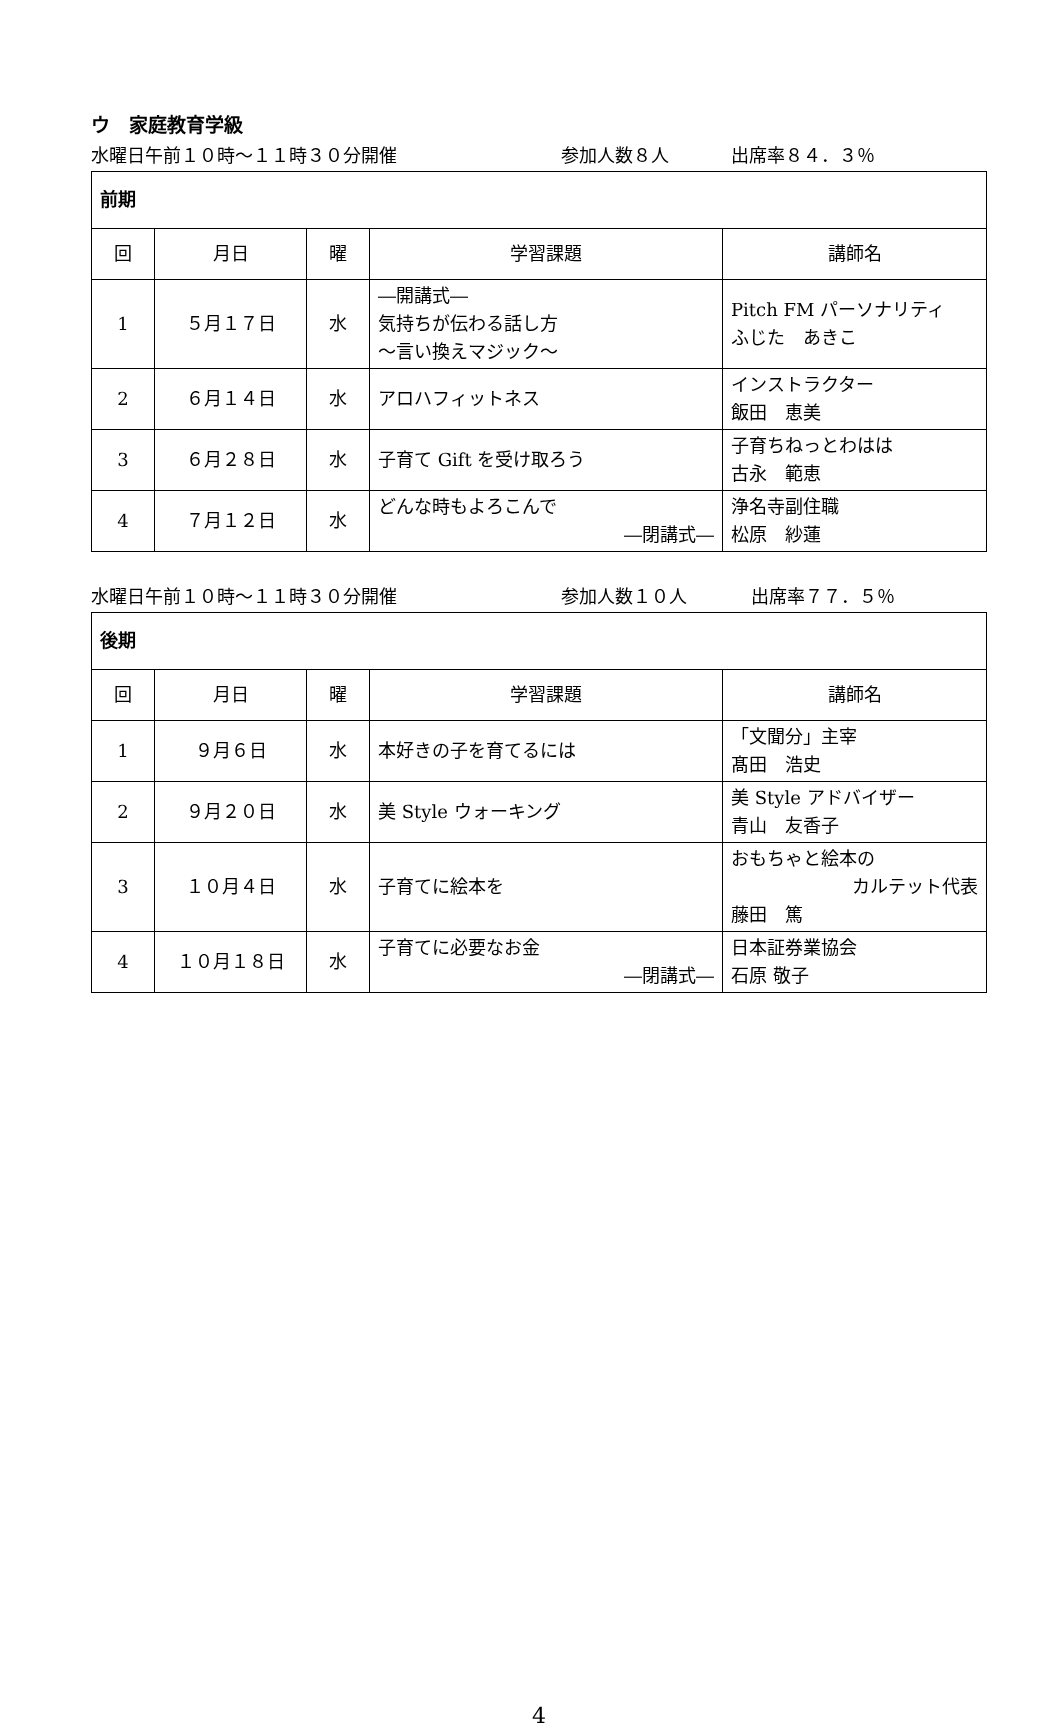ウ　家庭教育学級
水曜日午前１０時～１１時３０分開催 参加人数８人 出席率８４．３％
| 前期 | | | | |
| --- | --- | --- | --- | --- |
| 回 | 月日 | 曜 | 学習課題 | 講師名 |
| 1 | ５月１７日 | 水 | ―開講式― 気持ちが伝わる話し方 ～言い換えマジック～ | Pitch FM パーソナリティ ふじた あきこ |
| 2 | ６月１４日 | 水 | アロハフィットネス | インストラクター 飯田 恵美 |
| 3 | ６月２８日 | 水 | 子育て Gift を受け取ろう | 子育ちねっとわはは 古永 範恵 |
| 4 | ７月１２日 | 水 | どんな時もよろこんで ―閉講式― | 浄名寺副住職 松原 紗蓮 |
水曜日午前１０時～１１時３０分開催 参加人数１０人 出席率７７．５％
| 後期 | | | | |
| --- | --- | --- | --- | --- |
| 回 | 月日 | 曜 | 学習課題 | 講師名 |
| 1 | ９月６日 | 水 | 本好きの子を育てるには | 「文聞分」主宰 髙田 浩史 |
| 2 | ９月２０日 | 水 | 美 Style ウォーキング | 美 Style アドバイザー 青山 友香子 |
| 3 | １０月４日 | 水 | 子育てに絵本を | おもちゃと絵本の カルテット代表 藤田 篤 |
| 4 | １０月１８日 | 水 | 子育てに必要なお金 ―閉講式― | 日本証券業協会 石原 敬子 |
4